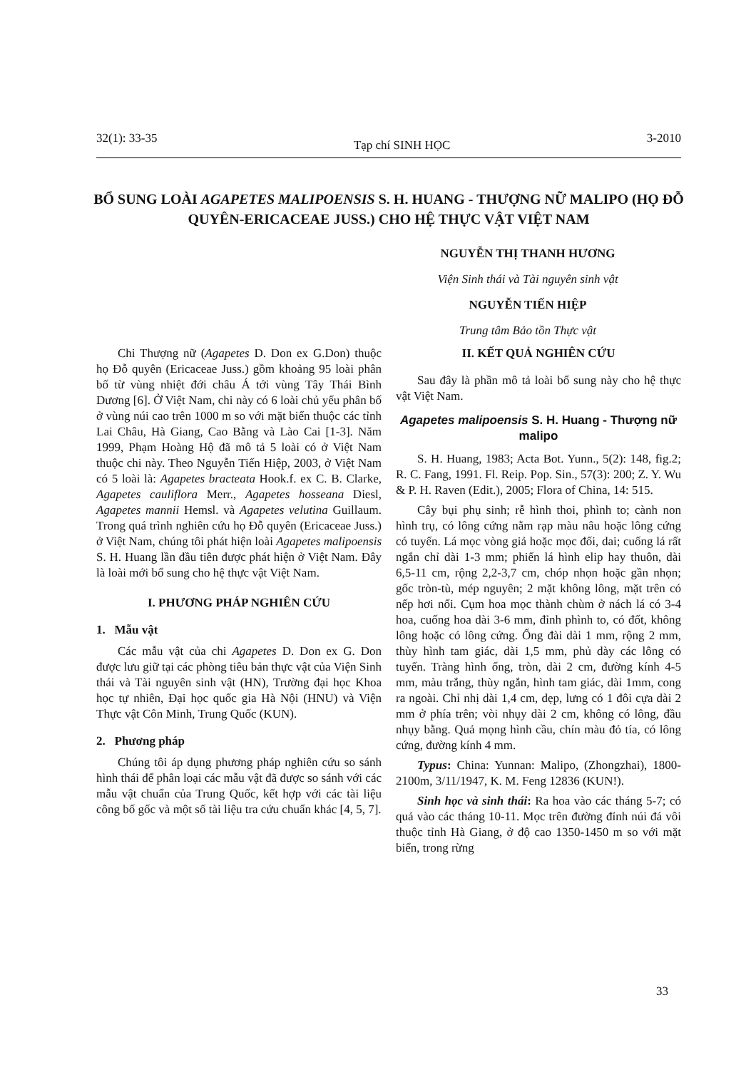32(1): 33-35 Tạp chí SINH HỌC 3-2010
BỔ SUNG LOÀI AGAPETES MALIPOENSIS S. H. HUANG - THƯỢNG NỮ MALIPO (HỌ ĐỖ QUYÊN-ERICACEAE JUSS.) CHO HỆ THỰC VẬT VIỆT NAM
NGUYỄN THỊ THANH HƯƠNG
Viện Sinh thái và Tài nguyên sinh vật
NGUYỄN TIẾN HIỆP
Trung tâm Bảo tồn Thực vật
Chi Thượng nữ (Agapetes D. Don ex G.Don) thuộc họ Đỗ quyên (Ericaceae Juss.) gồm khoảng 95 loài phân bố từ vùng nhiệt đới châu Á tới vùng Tây Thái Bình Dương [6]. Ở Việt Nam, chi này có 6 loài chủ yếu phân bố ở vùng núi cao trên 1000 m so với mặt biển thuộc các tỉnh Lai Châu, Hà Giang, Cao Bằng và Lào Cai [1-3]. Năm 1999, Phạm Hoàng Hộ đã mô tả 5 loài có ở Việt Nam thuộc chi này. Theo Nguyễn Tiến Hiệp, 2003, ở Việt Nam có 5 loài là: Agapetes bracteata Hook.f. ex C. B. Clarke, Agapetes cauliflora Merr., Agapetes hosseana Diesl, Agapetes mannii Hemsl. và Agapetes velutina Guillaum. Trong quá trình nghiên cứu họ Đỗ quyên (Ericaceae Juss.) ở Việt Nam, chúng tôi phát hiện loài Agapetes malipoensis S. H. Huang lần đầu tiên được phát hiện ở Việt Nam. Đây là loài mới bổ sung cho hệ thực vật Việt Nam.
I. PHƯƠNG PHÁP NGHIÊN CỨU
1. Mẫu vật
Các mẫu vật của chi Agapetes D. Don ex G. Don được lưu giữ tại các phòng tiêu bản thực vật của Viện Sinh thái và Tài nguyên sinh vật (HN), Trường đại học Khoa học tự nhiên, Đại học quốc gia Hà Nội (HNU) và Viện Thực vật Côn Minh, Trung Quốc (KUN).
2. Phương pháp
Chúng tôi áp dụng phương pháp nghiên cứu so sánh hình thái để phân loại các mẫu vật đã được so sánh với các mẫu vật chuẩn của Trung Quốc, kết hợp với các tài liệu công bố gốc và một số tài liệu tra cứu chuẩn khác [4, 5, 7].
II. KẾT QUẢ NGHIÊN CỨU
Sau đây là phần mô tả loài bổ sung này cho hệ thực vật Việt Nam.
Agapetes malipoensis S. H. Huang - Thượng nữ malipo
S. H. Huang, 1983; Acta Bot. Yunn., 5(2): 148, fig.2; R. C. Fang, 1991. Fl. Reip. Pop. Sin., 57(3): 200; Z. Y. Wu & P. H. Raven (Edit.), 2005; Flora of China, 14: 515.
Cây bụi phụ sinh; rễ hình thoi, phình to; cành non hình trụ, có lông cứng nằm rạp màu nâu hoặc lông cứng có tuyến. Lá mọc vòng giả hoặc mọc đối, dai; cuống lá rất ngắn chỉ dài 1-3 mm; phiến lá hình elip hay thuôn, dài 6,5-11 cm, rộng 2,2-3,7 cm, chóp nhọn hoặc gần nhọn; gốc tròn-tù, mép nguyên; 2 mặt không lông, mặt trên có nếp hơi nổi. Cụm hoa mọc thành chùm ở nách lá có 3-4 hoa, cuống hoa dài 3-6 mm, đỉnh phình to, có đốt, không lông hoặc có lông cứng. Ống đài dài 1 mm, rộng 2 mm, thùy hình tam giác, dài 1,5 mm, phủ dày các lông có tuyến. Tràng hình ống, tròn, dài 2 cm, đường kính 4-5 mm, màu trắng, thùy ngắn, hình tam giác, dài 1mm, cong ra ngoài. Chỉ nhị dài 1,4 cm, dẹp, lưng có 1 đôi cựa dài 2 mm ở phía trên; vòi nhụy dài 2 cm, không có lông, đầu nhụy bằng. Quả mọng hình cầu, chín màu đỏ tía, có lông cứng, đường kính 4 mm.
Typus: China: Yunnan: Malipo, (Zhongzhai), 1800-2100m, 3/11/1947, K. M. Feng 12836 (KUN!).
Sinh học và sinh thái: Ra hoa vào các tháng 5-7; có quả vào các tháng 10-11. Mọc trên đường đỉnh núi đá vôi thuộc tỉnh Hà Giang, ở độ cao 1350-1450 m so với mặt biển, trong rừng
33